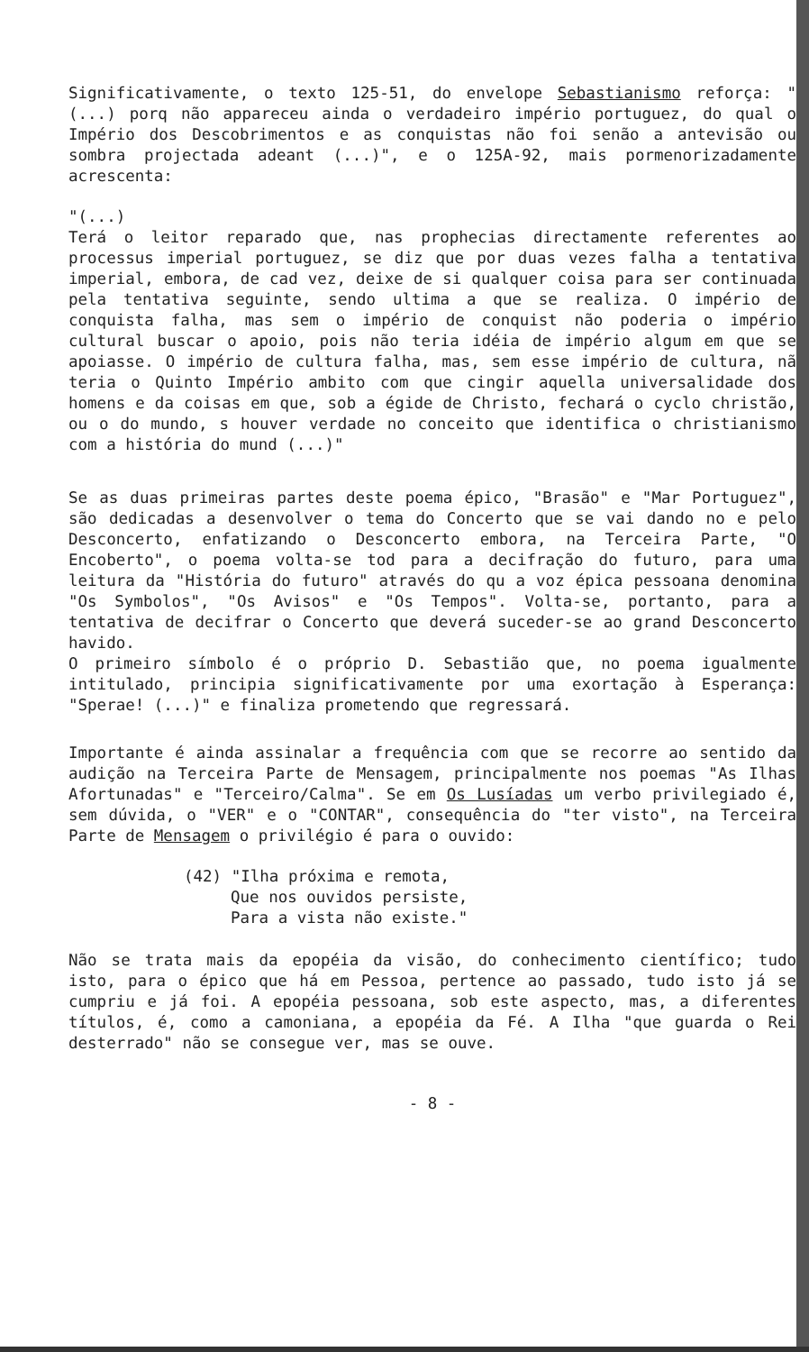Significativamente, o texto 125-51, do envelope Sebastianismo reforça: "(...) porq não appareceu ainda o verdadeiro império portuguez, do qual o Império dos Descobrimentos e as conquistas não foi senão a antevisão ou sombra projectada adeant (...)", e o 125A-92, mais pormenorizadamente acrescenta:
"(...)
Terá o leitor reparado que, nas prophecias directamente referentes ao processus imperial portuguez, se diz que por duas vezes falha a tentativa imperial, embora, de cad vez, deixe de si qualquer coisa para ser continuada pela tentativa seguinte, sendo ultima a que se realiza. O império de conquista falha, mas sem o império de conquist não poderia o império cultural buscar o apoio, pois não teria idéia de império algum em que se apoiasse. O império de cultura falha, mas, sem esse império de cultura, nã teria o Quinto Império ambito com que cingir aquella universalidade dos homens e da coisas em que, sob a égide de Christo, fechará o cyclo christão, ou o do mundo, s houver verdade no conceito que identifica o christianismo com a história do mund (...)"
Se as duas primeiras partes deste poema épico, "Brasão" e "Mar Portuguez", são dedicadas a desenvolver o tema do Concerto que se vai dando no e pelo Desconcerto, enfatizando o Desconcerto embora, na Terceira Parte, "O Encoberto", o poema volta-se tod para a decifração do futuro, para uma leitura da "História do futuro" através do qu a voz épica pessoana denomina "Os Symbolos", "Os Avisos" e "Os Tempos". Volta-se, portanto, para a tentativa de decifrar o Concerto que deverá suceder-se ao grand Desconcerto havido.
O primeiro símbolo é o próprio D. Sebastião que, no poema igualmente intitulado, principia significativamente por uma exortação à Esperança: "Sperae! (...)" e finaliza prometendo que regressará.
Importante é ainda assinalar a frequência com que se recorre ao sentido da audição na Terceira Parte de Mensagem, principalmente nos poemas "As Ilhas Afortunadas" e "Terceiro/Calma". Se em Os Lusíadas um verbo privilegiado é, sem dúvida, o "VER" e o "CONTAR", consequência do "ter visto", na Terceira Parte de Mensagem o privilégio é para o ouvido:
(42) "Ilha próxima e remota,
Que nos ouvidos persiste,
Para a vista não existe."
Não se trata mais da epopéia da visão, do conhecimento científico; tudo isto, para o épico que há em Pessoa, pertence ao passado, tudo isto já se cumpriu e já foi. A epopéia pessoana, sob este aspecto, mas, a diferentes títulos, é, como a camoniana, a epopéia da Fé. A Ilha "que guarda o Rei desterrado" não se consegue ver, mas se ouve.
- 8 -